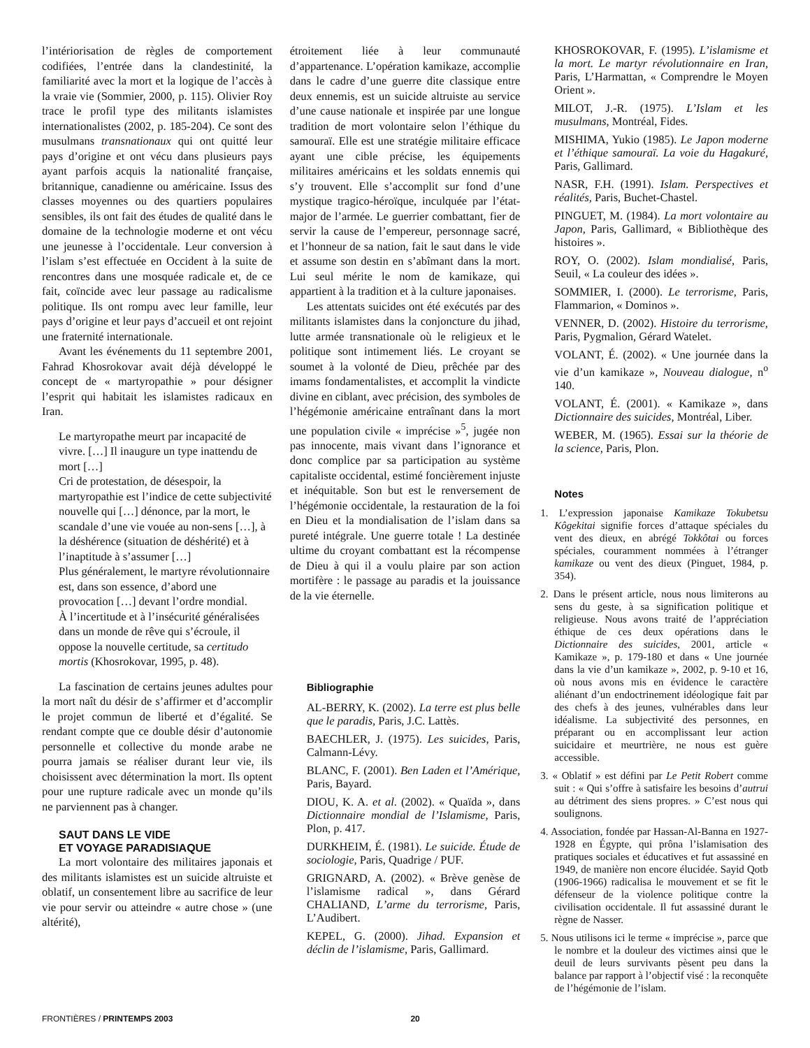l’intériorisation de règles de comportement codifiées, l’entrée dans la clandestinité, la familiarité avec la mort et la logique de l’accès à la vraie vie (Sommier, 2000, p. 115). Olivier Roy trace le profil type des militants islamistes internationalistes (2002, p. 185-204). Ce sont des musulmans transnationaux qui ont quitté leur pays d’origine et ont vécu dans plusieurs pays ayant parfois acquis la nationalité française, britannique, canadienne ou américaine. Issus des classes moyennes ou des quartiers populaires sensibles, ils ont fait des études de qualité dans le domaine de la technologie moderne et ont vécu une jeunesse à l’occidentale. Leur conversion à l’islam s’est effectuée en Occident à la suite de rencontres dans une mosquée radicale et, de ce fait, coïncide avec leur passage au radicalisme politique. Ils ont rompu avec leur famille, leur pays d’origine et leur pays d’accueil et ont rejoint une fraternité internationale.
Avant les événements du 11 septembre 2001, Fahrad Khosrokovar avait déjà développé le concept de « martyropathie » pour désigner l’esprit qui habitait les islamistes radicaux en Iran.
Le martyropathe meurt par incapacité de vivre. […] Il inaugure un type inattendu de mort […]
Cri de protestation, de désespoir, la martyropathie est l’indice de cette subjectivité nouvelle qui […] dénonce, par la mort, le scandale d’une vie vouée au non-sens […], à la déshérence (situation de déshérité) et à l’inaptitude à s’assumer […]
Plus généralement, le martyre révolutionnaire est, dans son essence, d’abord une provocation […] devant l’ordre mondial.
À l’incertitude et à l’insécurité généralisées dans un monde de rêve qui s’écroule, il oppose la nouvelle certitude, sa certitudo mortis (Khosrokovar, 1995, p. 48).
La fascination de certains jeunes adultes pour la mort naît du désir de s’affirmer et d’accomplir le projet commun de liberté et d’égalité. Se rendant compte que ce double désir d’autonomie personnelle et collective du monde arabe ne pourra jamais se réaliser durant leur vie, ils choisissent avec détermination la mort. Ils optent pour une rupture radicale avec un monde qu’ils ne parviennent pas à changer.
SAUT DANS LE VIDE
ET VOYAGE PARADISIAQUE
La mort volontaire des militaires japonais et des militants islamistes est un suicide altruiste et oblatif, un consentement libre au sacrifice de leur vie pour servir ou atteindre « autre chose » (une altérité),
étroitement liée à leur communauté d’appartenance. L’opération kamikaze, accomplie dans le cadre d’une guerre dite classique entre deux ennemis, est un suicide altruiste au service d’une cause nationale et inspirée par une longue tradition de mort volontaire selon l’éthique du samouraï. Elle est une stratégie militaire efficace ayant une cible précise, les équipements militaires américains et les soldats ennemis qui s’y trouvent. Elle s’accomplit sur fond d’une mystique tragico-héroïque, inculquée par l’état-major de l’armée. Le guerrier combattant, fier de servir la cause de l’empereur, personnage sacré, et l’honneur de sa nation, fait le saut dans le vide et assume son destin en s’abîmant dans la mort. Lui seul mérite le nom de kamikaze, qui appartient à la tradition et à la culture japonaises.
Les attentats suicides ont été exécutés par des militants islamistes dans la conjoncture du jihad, lutte armée transnationale où le religieux et le politique sont intimement liés. Le croyant se soumet à la volonté de Dieu, prêchée par des imams fondamentalistes, et accomplit la vindicte divine en ciblant, avec précision, des symboles de l’hégémonie américaine entraînant dans la mort une population civile « imprécise »<sup>5</sup>, jugée non pas innocente, mais vivant dans l’ignorance et donc complice par sa participation au système capitaliste occidental, estimé foncièrement injuste et inéquitable. Son but est le renversement de l’hégémonie occidentale, la restauration de la foi en Dieu et la mondialisation de l’islam dans sa pureté intégrale. Une guerre totale ! La destinée ultime du croyant combattant est la récompense de Dieu à qui il a voulu plaire par son action mortifère : le passage au paradis et la jouissance de la vie éternelle.
Bibliographie
AL-BERRY, K. (2002). La terre est plus belle que le paradis, Paris, J.C. Lattès.
BAECHLER, J. (1975). Les suicides, Paris, Calmann-Lévy.
BLANC, F. (2001). Ben Laden et l’Amérique, Paris, Bayard.
DIOU, K. A. et al. (2002). « Quaïda », dans Dictionnaire mondial de l’Islamisme, Paris, Plon, p. 417.
DURKHEIM, É. (1981). Le suicide. Étude de sociologie, Paris, Quadrige / PUF.
GRIGNARD, A. (2002). « Brève genèse de l’islamisme radical », dans Gérard CHALIAND, L’arme du terrorisme, Paris, L’Audibert.
KEPEL, G. (2000). Jihad. Expansion et déclin de l’islamisme, Paris, Gallimard.
KHOSROKOVAR, F. (1995). L’islamisme et la mort. Le martyr révolutionnaire en Iran, Paris, L’Harmattan, « Comprendre le Moyen Orient ».
MILOT, J.-R. (1975). L’Islam et les musulmans, Montréal, Fides.
MISHIMA, Yukio (1985). Le Japon moderne et l’éthique samouraï. La voie du Hagakuré, Paris, Gallimard.
NASR, F.H. (1991). Islam. Perspectives et réalités, Paris, Buchet-Chastel.
PINGUET, M. (1984). La mort volontaire au Japon, Paris, Gallimard, « Bibliothèque des histoires ».
ROY, O. (2002). Islam mondialisé, Paris, Seuil, « La couleur des idées ».
SOMMIER, I. (2000). Le terrorisme, Paris, Flammarion, « Dominos ».
VENNER, D. (2002). Histoire du terrorisme, Paris, Pygmalion, Gérard Watelet.
VOLANT, É. (2002). « Une journée dans la vie d’un kamikaze », Nouveau dialogue, n<sup>o</sup> 140.
VOLANT, É. (2001). « Kamikaze », dans Dictionnaire des suicides, Montréal, Liber.
WEBER, M. (1965). Essai sur la théorie de la science, Paris, Plon.
Notes
1. L’expression japonaise Kamikaze Tokubetsu Kôgekitai signifie forces d’attaque spéciales du vent des dieux, en abrégé Tokkôtai ou forces spéciales, couramment nommées à l’étranger kamikaze ou vent des dieux (Pinguet, 1984, p. 354).
2. Dans le présent article, nous nous limiterons au sens du geste, à sa signification politique et religieuse. Nous avons traité de l’appréciation éthique de ces deux opérations dans le Dictionnaire des suicides, 2001, article « Kamikaze », p. 179-180 et dans « Une journée dans la vie d’un kamikaze », 2002, p. 9-10 et 16, où nous avons mis en évidence le caractère aliénant d’un endoctrinement idéologique fait par des chefs à des jeunes, vulnérables dans leur idéalisme. La subjectivité des personnes, en préparant ou en accomplissant leur action suicidaire et meurtrière, ne nous est guère accessible.
3. « Oblatif » est défini par Le Petit Robert comme suit : « Qui s’offre à satisfaire les besoins d’autrui au détriment des siens propres. » C’est nous qui soulignons.
4. Association, fondée par Hassan-Al-Banna en 1927-1928 en Égypte, qui prôna l’islamisation des pratiques sociales et éducatives et fut assassiné en 1949, de manière non encore élucidée. Sayid Qotb (1906-1966) radicalisa le mouvement et se fit le défenseur de la violence politique contre la civilisation occidentale. Il fut assassiné durant le règne de Nasser.
5. Nous utilisons ici le terme « imprécise », parce que le nombre et la douleur des victimes ainsi que le deuil de leurs survivants pèsent peu dans la balance par rapport à l’objectif visé : la reconquête de l’hégémonie de l’islam.
FRONTIÈRES / PRINTEMPS 2003 20